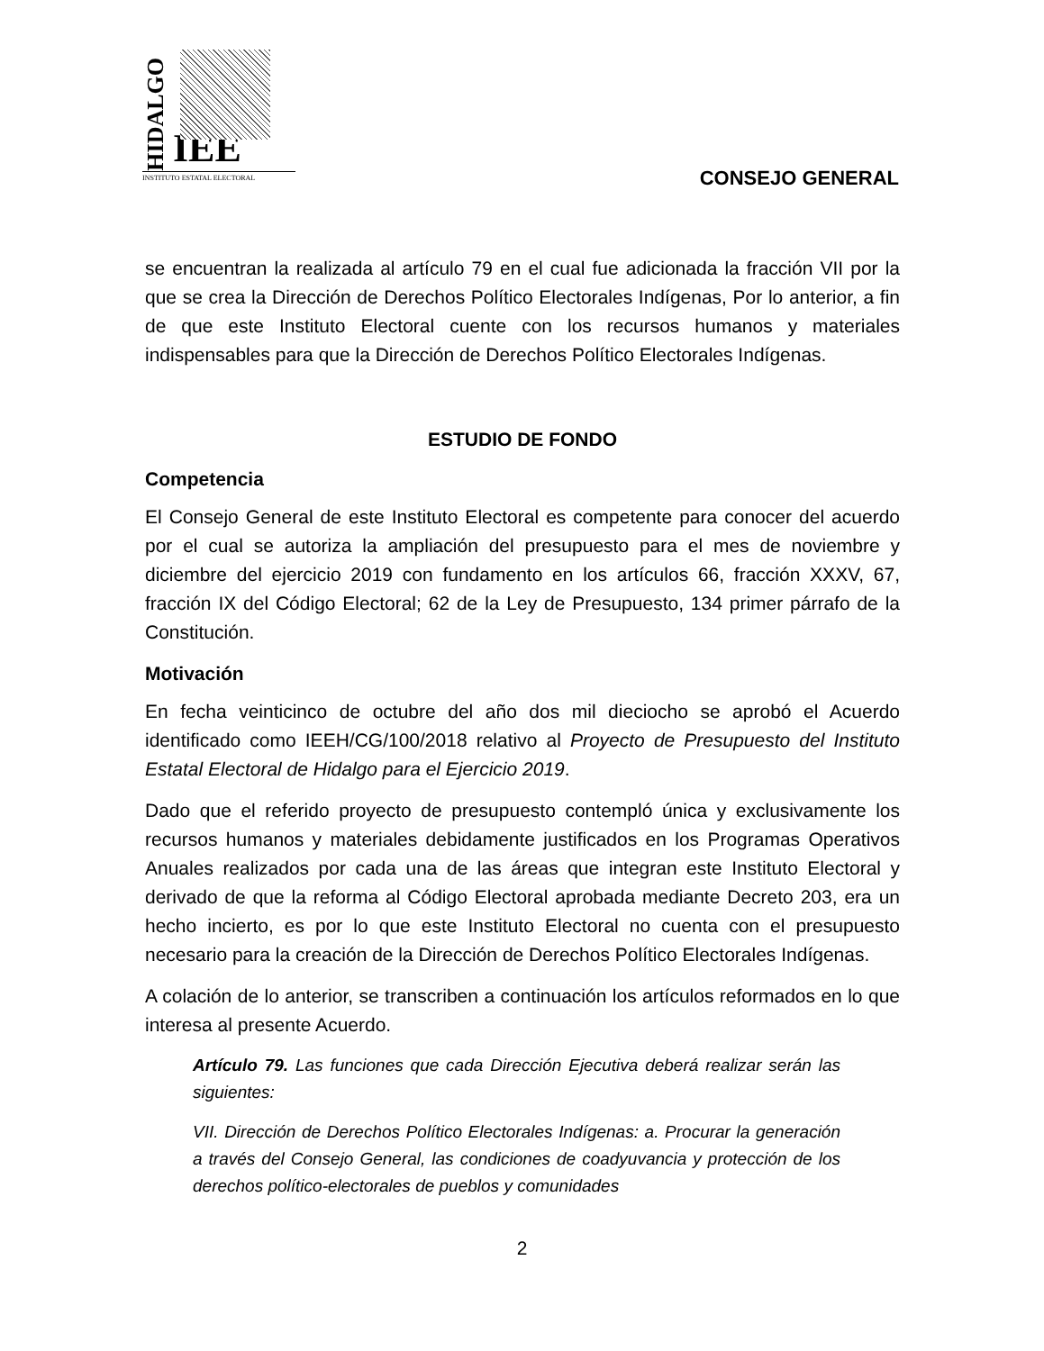HIDALGO IEE
INSTITUTO ESTATAL ELECTORAL
CONSEJO GENERAL
se encuentran la realizada al artículo 79 en el cual fue adicionada la fracción VII por la que se crea la Dirección de Derechos Político Electorales Indígenas, Por lo anterior, a fin de que este Instituto Electoral cuente con los recursos humanos y materiales indispensables para que la Dirección de Derechos Político Electorales Indígenas.
ESTUDIO DE FONDO
Competencia
El Consejo General de este Instituto Electoral es competente para conocer del acuerdo por el cual se autoriza la ampliación del presupuesto para el mes de noviembre y diciembre del ejercicio 2019 con fundamento en los artículos 66, fracción XXXV, 67, fracción IX del Código Electoral; 62 de la Ley de Presupuesto, 134 primer párrafo de la Constitución.
Motivación
En fecha veinticinco de octubre del año dos mil dieciocho se aprobó el Acuerdo identificado como IEEH/CG/100/2018 relativo al Proyecto de Presupuesto del Instituto Estatal Electoral de Hidalgo para el Ejercicio 2019.
Dado que el referido proyecto de presupuesto contempló única y exclusivamente los recursos humanos y materiales debidamente justificados en los Programas Operativos Anuales realizados por cada una de las áreas que integran este Instituto Electoral y derivado de que la reforma al Código Electoral aprobada mediante Decreto 203, era un hecho incierto, es por lo que este Instituto Electoral no cuenta con el presupuesto necesario para la creación de la Dirección de Derechos Político Electorales Indígenas.
A colación de lo anterior, se transcriben a continuación los artículos reformados en lo que interesa al presente Acuerdo.
Artículo 79. Las funciones que cada Dirección Ejecutiva deberá realizar serán las siguientes:
VII. Dirección de Derechos Político Electorales Indígenas: a. Procurar la generación a través del Consejo General, las condiciones de coadyuvancia y protección de los derechos político-electorales de pueblos y comunidades
2